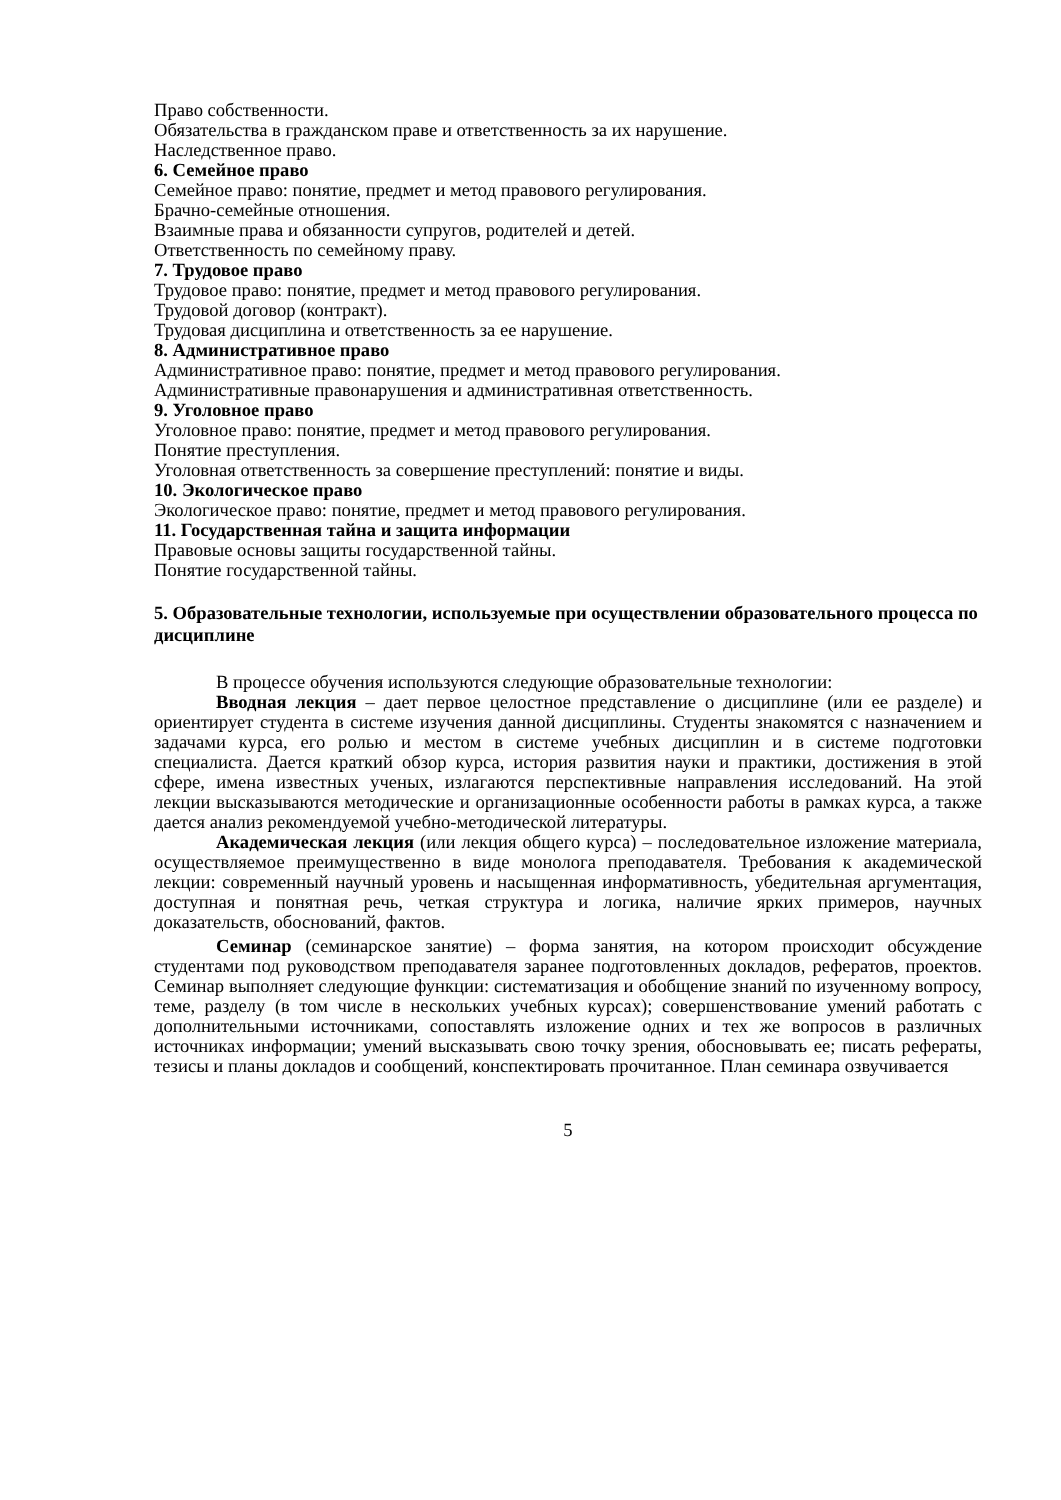Право собственности.
Обязательства в гражданском праве и ответственность за их нарушение.
Наследственное право.
6. Семейное право
Семейное право: понятие, предмет и метод правового регулирования.
Брачно-семейные отношения.
Взаимные права и обязанности супругов, родителей и детей.
Ответственность по семейному праву.
7. Трудовое право
Трудовое право: понятие, предмет и метод правового регулирования.
Трудовой договор (контракт).
Трудовая дисциплина и ответственность за ее нарушение.
8. Административное право
Административное право: понятие, предмет и метод правового регулирования.
Административные правонарушения и административная ответственность.
9. Уголовное право
Уголовное право: понятие, предмет и метод правового регулирования.
Понятие преступления.
Уголовная ответственность за совершение преступлений: понятие и виды.
10. Экологическое право
Экологическое право: понятие, предмет и метод правового регулирования.
11. Государственная тайна и защита информации
Правовые основы защиты государственной тайны.
Понятие государственной тайны.
5. Образовательные технологии, используемые при осуществлении образовательного процесса по дисциплине
В процессе обучения используются следующие образовательные технологии:
Вводная лекция – дает первое целостное представление о дисциплине (или ее разделе) и ориентирует студента в системе изучения данной дисциплины. Студенты знакомятся с назначением и задачами курса, его ролью и местом в системе учебных дисциплин и в системе подготовки специалиста. Дается краткий обзор курса, история развития науки и практики, достижения в этой сфере, имена известных ученых, излагаются перспективные направления исследований. На этой лекции высказываются методические и организационные особенности работы в рамках курса, а также дается анализ рекомендуемой учебно-методической литературы.
Академическая лекция (или лекция общего курса) – последовательное изложение материала, осуществляемое преимущественно в виде монолога преподавателя. Требования к академической лекции: современный научный уровень и насыщенная информативность, убедительная аргументация, доступная и понятная речь, четкая структура и логика, наличие ярких примеров, научных доказательств, обоснований, фактов.
Семинар (семинарское занятие) – форма занятия, на котором происходит обсуждение студентами под руководством преподавателя заранее подготовленных докладов, рефератов, проектов. Семинар выполняет следующие функции: систематизация и обобщение знаний по изученному вопросу, теме, разделу (в том числе в нескольких учебных курсах); совершенствование умений работать с дополнительными источниками, сопоставлять изложение одних и тех же вопросов в различных источниках информации; умений высказывать свою точку зрения, обосновывать ее; писать рефераты, тезисы и планы докладов и сообщений, конспектировать прочитанное. План семинара озвучивается
5